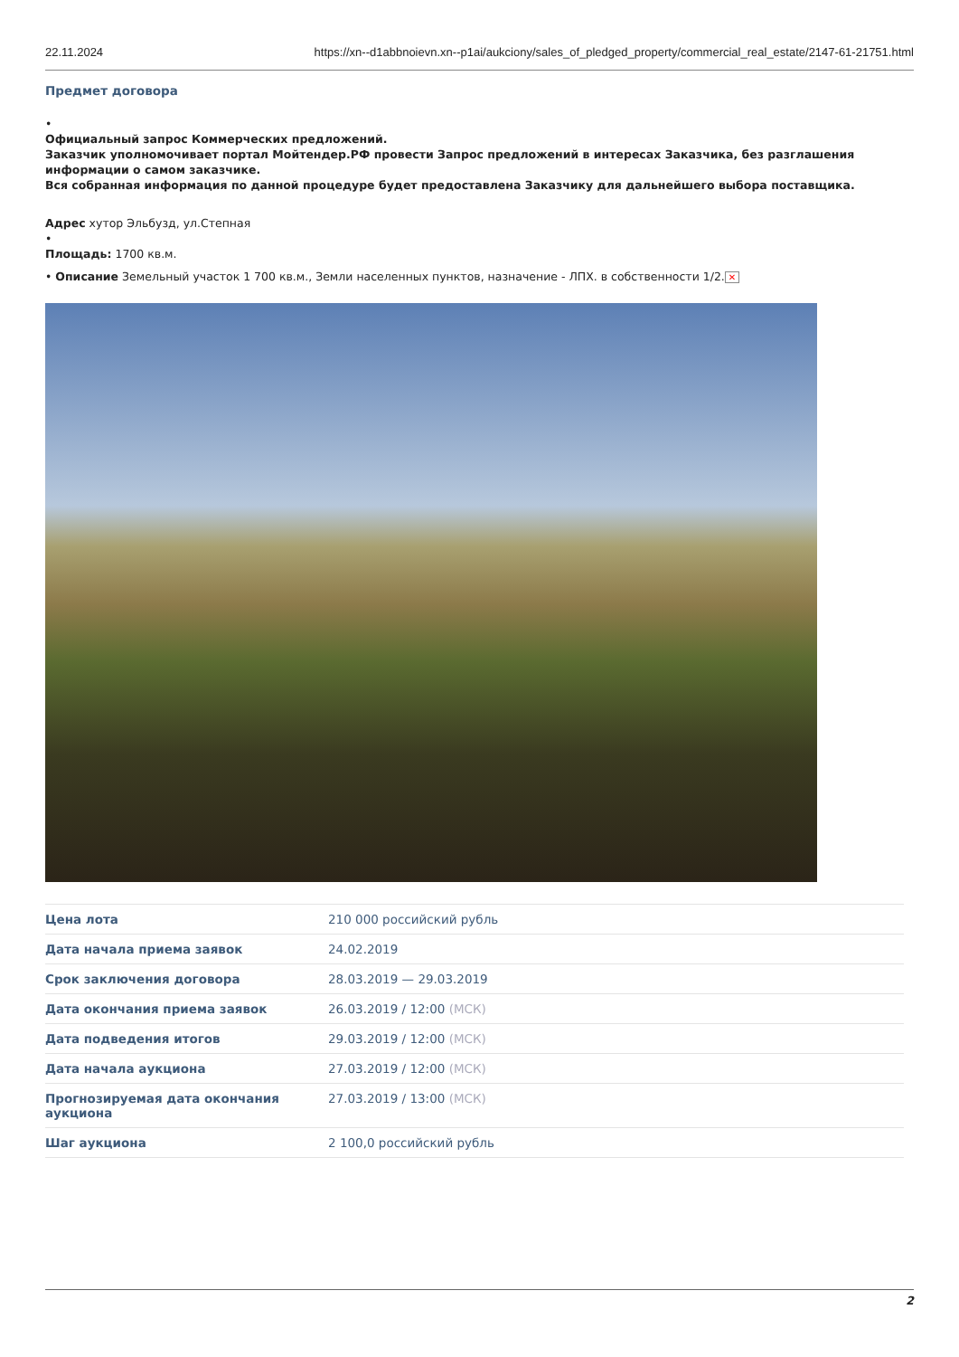22.11.2024 https://xn--d1abbnoievn.xn--p1ai/aukciony/sales_of_pledged_property/commercial_real_estate/2147-61-21751.html
Предмет договора
•
Официальный запрос Коммерческих предложений.
Заказчик уполномочивает портал Мойтендер.РФ провести Запрос предложений в интересах Заказчика, без разглашения информации о самом заказчике.
Вся собранная информация по данной процедуре будет предоставлена Заказчику для дальнейшего выбора поставщика.
Адрес хутор Эльбузд, ул.Степная
•
Площадь: 1700 кв.м.
• Описание Земельный участок 1 700 кв.м., Земли населенных пунктов, назначение - ЛПХ. в собственности 1/2. ✕
| Цена лота | 210 000 российский рубль |
| Дата начала приема заявок | 24.02.2019 |
| Срок заключения договора | 28.03.2019 — 29.03.2019 |
| Дата окончания приема заявок | 26.03.2019 / 12:00 (МСК) |
| Дата подведения итогов | 29.03.2019 / 12:00 (МСК) |
| Дата начала аукциона | 27.03.2019 / 12:00 (МСК) |
| Прогнозируемая дата окончания аукциона | 27.03.2019 / 13:00 (МСК) |
| Шаг аукциона | 2 100,0 российский рубль |
2